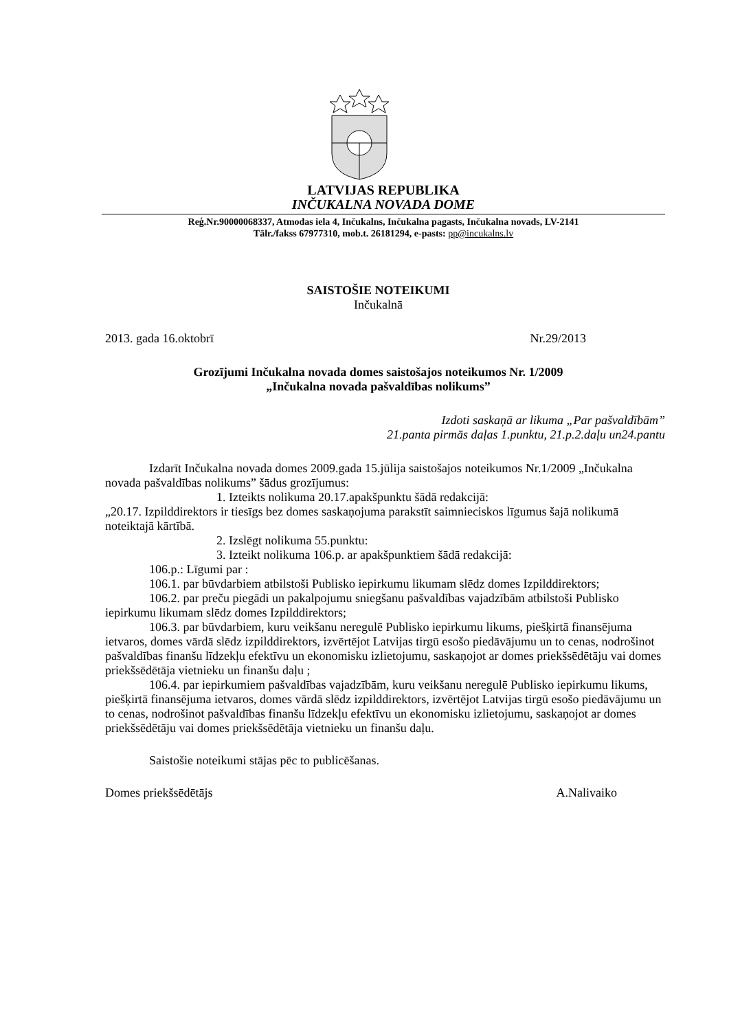LATVIJAS REPUBLIKA
INČUKALNA NOVADA DOME
Reģ.Nr.90000068337, Atmodas iela 4, Inčukalns, Inčukalna pagasts, Inčukalna novads, LV-2141
Tālr./fakss 67977310, mob.t. 26181294, e-pasts: pp@incukalns.lv
SAISTOŠIE NOTEIKUMI
Inčukalnā
2013. gada 16.oktobrī Nr.29/2013
Grozījumi Inčukalna novada domes saistošajos noteikumos Nr. 1/2009
„Inčukalna novada pašvaldības nolikums”
Izdoti saskaņā ar likuma „Par pašvaldībām”
21.panta pirmās daļas 1.punktu, 21.p.2.daļu un24.pantu
Izdarīt Inčukalna novada domes 2009.gada 15.jūlija saistošajos noteikumos Nr.1/2009 „Inčukalna novada pašvaldības nolikums” šādus grozījumus:
1. Izteikts nolikuma 20.17.apakšpunktu šādā redakcijā:
„20.17. Izpilddirektors ir tiesīgs bez domes saskaņojuma parakstīt saimnieciskos līgumus šajā nolikumā noteiktajā kārtībā.
2. Izslēgt nolikuma 55.punktu:
3. Izteikt nolikuma 106.p. ar apakšpunktiem šādā redakcijā:
106.p.: Līgumi par :
106.1. par būvdarbiem atbilstoši Publisko iepirkumu likumam slēdz domes Izpilddirektors;
106.2. par preču piegādi un pakalpojumu sniegšanu pašvaldības vajadzībām atbilstoši Publisko iepirkumu likumam slēdz domes Izpilddirektors;
106.3. par būvdarbiem, kuru veikšanu neregulē Publisko iepirkumu likums, piešķirtā finansējuma ietvaros, domes vārdā slēdz izpilddirektors, izvērtējot Latvijas tirgū esošo piedāvājumu un to cenas, nodrošinot pašvaldības finanšu līdzekļu efektīvu un ekonomisku izlietojumu, saskaņojot ar domes priekšsēdētāju vai domes priekšsēdētāja vietnieku un finanšu daļu ;
106.4. par iepirkumiem pašvaldības vajadzībām, kuru veikšanu neregulē Publisko iepirkumu likums, piešķirtā finansējuma ietvaros, domes vārdā slēdz izpilddirektors, izvērtējot Latvijas tirgū esošo piedāvājumu un to cenas, nodrošinot pašvaldības finanšu līdzekļu efektīvu un ekonomisku izlietojumu, saskaņojot ar domes priekšsēdētāju vai domes priekšsēdētāja vietnieku un finanšu daļu.
Saistošie noteikumi stājas pēc to publicēšanas.
Domes priekšsēdētājs A.Nalivaiko